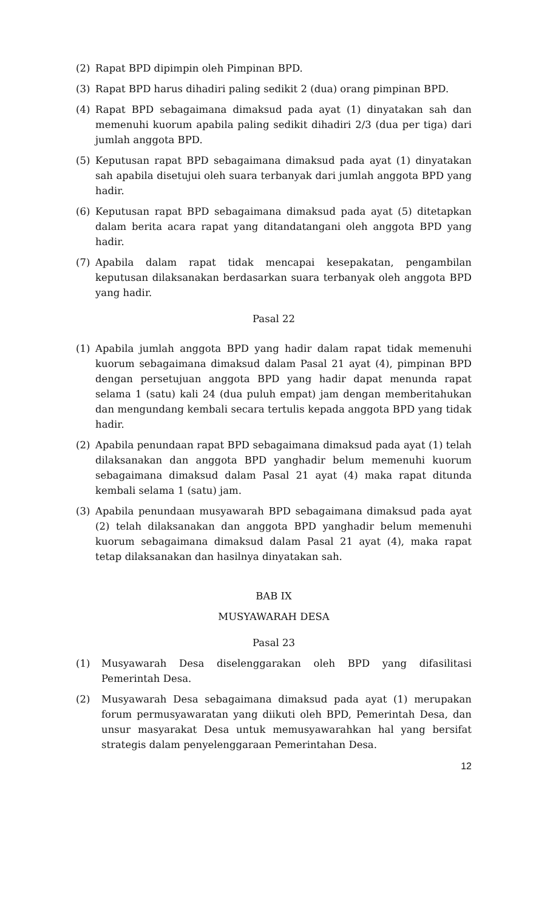(2) Rapat BPD dipimpin oleh Pimpinan BPD.
(3) Rapat BPD harus dihadiri paling sedikit 2 (dua) orang pimpinan BPD.
(4) Rapat BPD sebagaimana dimaksud pada ayat (1) dinyatakan sah dan memenuhi kuorum apabila paling sedikit dihadiri 2/3 (dua per tiga) dari jumlah anggota BPD.
(5) Keputusan rapat BPD sebagaimana dimaksud pada ayat (1) dinyatakan sah apabila disetujui oleh suara terbanyak dari jumlah anggota BPD yang hadir.
(6) Keputusan rapat BPD sebagaimana dimaksud pada ayat (5) ditetapkan dalam berita acara rapat yang ditandatangani oleh anggota BPD yang hadir.
(7) Apabila dalam rapat tidak mencapai kesepakatan, pengambilan keputusan dilaksanakan berdasarkan suara terbanyak oleh anggota BPD yang hadir.
Pasal 22
(1) Apabila jumlah anggota BPD yang hadir dalam rapat tidak memenuhi kuorum sebagaimana dimaksud dalam Pasal 21 ayat (4), pimpinan BPD dengan persetujuan anggota BPD yang hadir dapat menunda rapat selama 1 (satu) kali 24 (dua puluh empat) jam dengan memberitahukan dan mengundang kembali secara tertulis kepada anggota BPD yang tidak hadir.
(2) Apabila penundaan rapat BPD sebagaimana dimaksud pada ayat (1) telah dilaksanakan dan anggota BPD yanghadir belum memenuhi kuorum sebagaimana dimaksud dalam Pasal 21 ayat (4) maka rapat ditunda kembali selama 1 (satu) jam.
(3) Apabila penundaan musyawarah BPD sebagaimana dimaksud pada ayat (2) telah dilaksanakan dan anggota BPD yanghadir belum memenuhi kuorum sebagaimana dimaksud dalam Pasal 21 ayat (4), maka rapat tetap dilaksanakan dan hasilnya dinyatakan sah.
BAB IX
MUSYAWARAH DESA
Pasal 23
(1) Musyawarah Desa diselenggarakan oleh BPD yang difasilitasi Pemerintah Desa.
(2) Musyawarah Desa sebagaimana dimaksud pada ayat (1) merupakan forum permusyawaratan yang diikuti oleh BPD, Pemerintah Desa, dan unsur masyarakat Desa untuk memusyawarahkan hal yang bersifat strategis dalam penyelenggaraan Pemerintahan Desa.
12